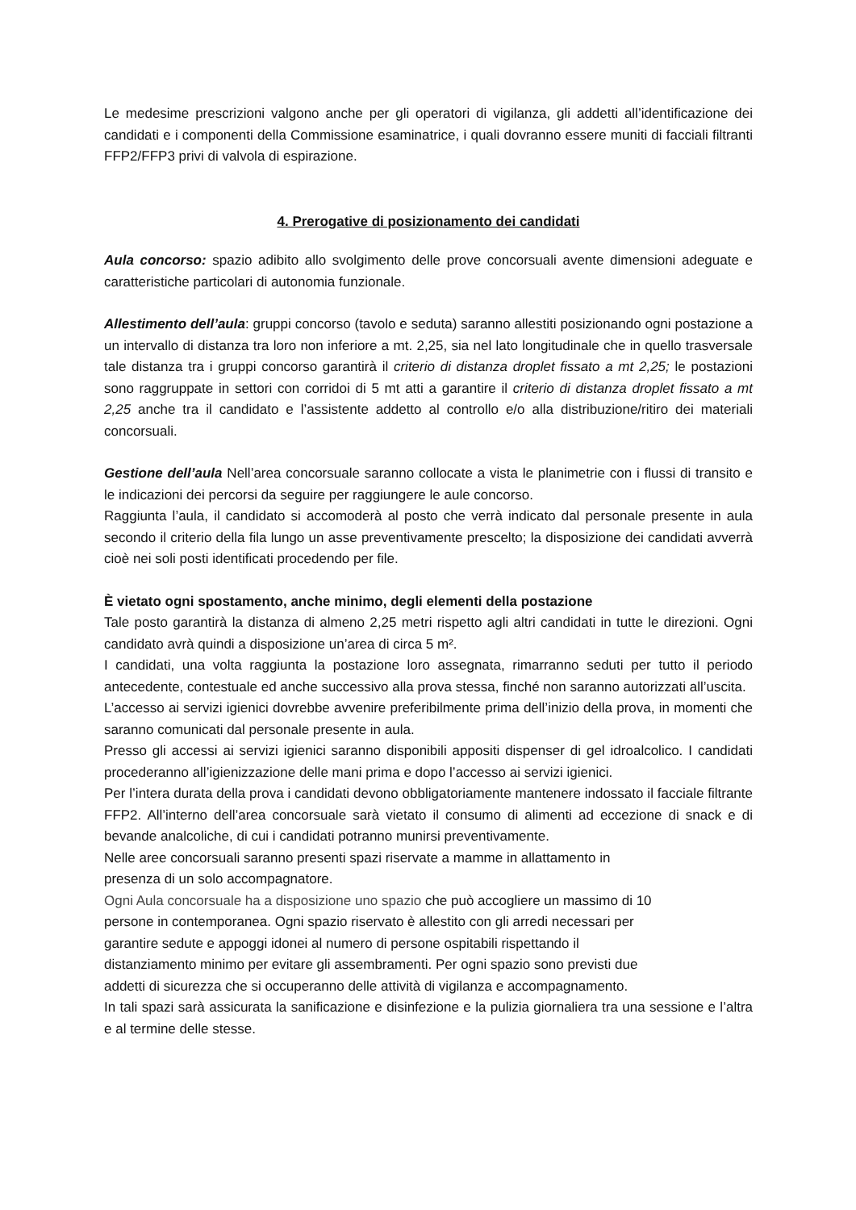Le medesime prescrizioni valgono anche per gli operatori di vigilanza, gli addetti all’identificazione dei candidati e i componenti della Commissione esaminatrice, i quali dovranno essere muniti di facciali filtranti FFP2/FFP3 privi di valvola di espirazione.
4. Prerogative di posizionamento dei candidati
Aula concorso: spazio adibito allo svolgimento delle prove concorsuali avente dimensioni adeguate e caratteristiche particolari di autonomia funzionale.
Allestimento dell’aula: gruppi concorso (tavolo e seduta) saranno allestiti posizionando ogni postazione a un intervallo di distanza tra loro non inferiore a mt. 2,25, sia nel lato longitudinale che in quello trasversale tale distanza tra i gruppi concorso garantirà il criterio di distanza droplet fissato a mt 2,25; le postazioni sono raggruppate in settori con corridoi di 5 mt atti a garantire il criterio di distanza droplet fissato a mt 2,25 anche tra il candidato e l’assistente addetto al controllo e/o alla distribuzione/ritiro dei materiali concorsuali.
Gestione dell’aula Nell’area concorsuale saranno collocate a vista le planimetrie con i flussi di transito e le indicazioni dei percorsi da seguire per raggiungere le aule concorso.
Raggiunta l’aula, il candidato si accomoderà al posto che verrà indicato dal personale presente in aula secondo il criterio della fila lungo un asse preventivamente prescelto; la disposizione dei candidati avverrà cioè nei soli posti identificati procedendo per file.
È vietato ogni spostamento, anche minimo, degli elementi della postazione
Tale posto garantirà la distanza di almeno 2,25 metri rispetto agli altri candidati in tutte le direzioni. Ogni candidato avrà quindi a disposizione un’area di circa 5 m².
I candidati, una volta raggiunta la postazione loro assegnata, rimarranno seduti per tutto il periodo antecedente, contestuale ed anche successivo alla prova stessa, finché non saranno autorizzati all’uscita.
L’accesso ai servizi igienici dovrebbe avvenire preferibilmente prima dell’inizio della prova, in momenti che saranno comunicati dal personale presente in aula.
Presso gli accessi ai servizi igienici saranno disponibili appositi dispenser di gel idroalcolico. I candidati procederanno all’igienizzazione delle mani prima e dopo l’accesso ai servizi igienici.
Per l’intera durata della prova i candidati devono obbligatoriamente mantenere indossato il facciale filtrante FFP2. All’interno dell’area concorsuale sarà vietato il consumo di alimenti ad eccezione di snack e di bevande analcoliche, di cui i candidati potranno munirsi preventivamente.
Nelle aree concorsuali saranno presenti spazi riservate a mamme in allattamento in
presenza di un solo accompagnatore.
Ogni Aula concorsuale ha a disposizione uno spazio che può accogliere un massimo di 10
persone in contemporanea. Ogni spazio riservato è allestito con gli arredi necessari per
garantire sedute e appoggi idonei al numero di persone ospitabili rispettando il
distanziamento minimo per evitare gli assembramenti. Per ogni spazio sono previsti due
addetti di sicurezza che si occuperanno delle attività di vigilanza e accompagnamento.
In tali spazi sarà assicurata la sanificazione e disinfezione e la pulizia giornaliera tra una sessione e l’altra e al termine delle stesse.